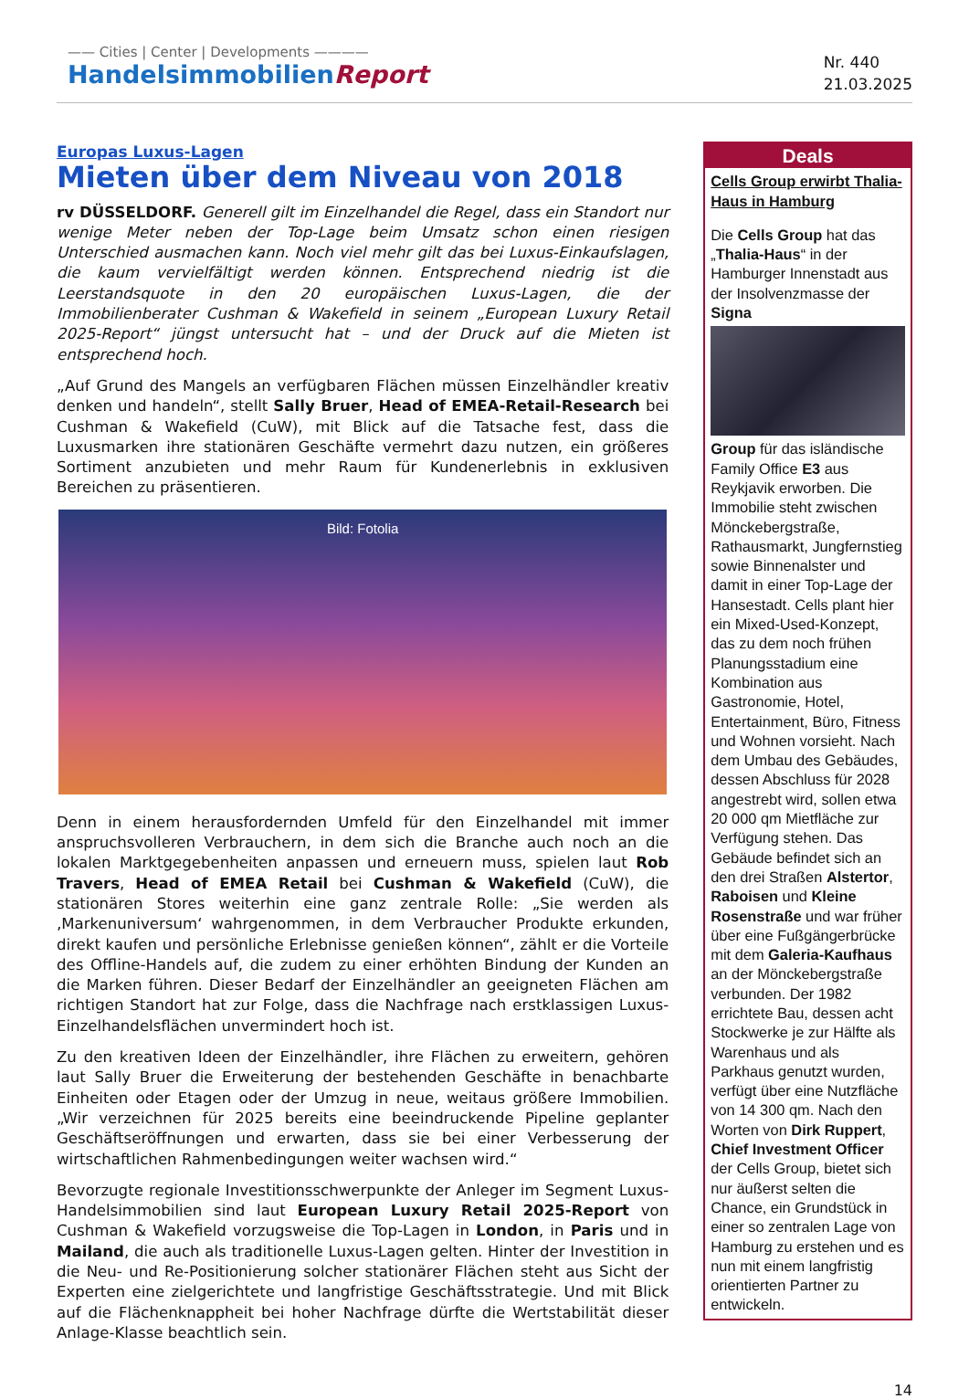—— Cities | Center | Developments ————
HandelsimmobilienReport
Nr. 440
21.03.2025
Europas Luxus-Lagen
Mieten über dem Niveau von 2018
rv DÜSSELDORF. Generell gilt im Einzelhandel die Regel, dass ein Standort nur wenige Meter neben der Top-Lage beim Umsatz schon einen riesigen Unterschied ausmachen kann. Noch viel mehr gilt das bei Luxus-Einkaufslagen, die kaum vervielfältigt werden können. Entsprechend niedrig ist die Leerstandsquote in den 20 europäischen Luxus-Lagen, die der Immobilienberater Cushman & Wakefield in seinem „European Luxury Retail 2025-Report“ jüngst untersucht hat – und der Druck auf die Mieten ist entsprechend hoch.
„Auf Grund des Mangels an verfügbaren Flächen müssen Einzelhändler kreativ denken und handeln“, stellt Sally Bruer, Head of EMEA-Retail-Research bei Cushman & Wakefield (CuW), mit Blick auf die Tatsache fest, dass die Luxusmarken ihre stationären Geschäfte vermehrt dazu nutzen, ein größeres Sortiment anzubieten und mehr Raum für Kundenerlebnis in exklusiven Bereichen zu präsentieren.
Bild: Fotolia
Denn in einem herausfordernden Umfeld für den Einzelhandel mit immer anspruchsvolleren Verbrauchern, in dem sich die Branche auch noch an die lokalen Marktgegebenheiten anpassen und erneuern muss, spielen laut Rob Travers, Head of EMEA Retail bei Cushman & Wakefield (CuW), die stationären Stores weiterhin eine ganz zentrale Rolle: „Sie werden als ‚Markenuniversum‘ wahrgenommen, in dem Verbraucher Produkte erkunden, direkt kaufen und persönliche Erlebnisse genießen können“, zählt er die Vorteile des Offline-Handels auf, die zudem zu einer erhöhten Bindung der Kunden an die Marken führen. Dieser Bedarf der Einzelhändler an geeigneten Flächen am richtigen Standort hat zur Folge, dass die Nachfrage nach erstklassigen Luxus-Einzelhandelsflächen unvermindert hoch ist.
Zu den kreativen Ideen der Einzelhändler, ihre Flächen zu erweitern, gehören laut Sally Bruer die Erweiterung der bestehenden Geschäfte in benachbarte Einheiten oder Etagen oder der Umzug in neue, weitaus größere Immobilien. „Wir verzeichnen für 2025 bereits eine beeindruckende Pipeline geplanter Geschäftseröffnungen und erwarten, dass sie bei einer Verbesserung der wirtschaftlichen Rahmenbedingungen weiter wachsen wird.“
Bevorzugte regionale Investitionsschwerpunkte der Anleger im Segment Luxus-Handelsimmobilien sind laut European Luxury Retail 2025-Report von Cushman & Wakefield vorzugsweise die Top-Lagen in London, in Paris und in Mailand, die auch als traditionelle Luxus-Lagen gelten. Hinter der Investition in die Neu- und Re-Positionierung solcher stationärer Flächen steht aus Sicht der Experten eine zielgerichtete und langfristige Geschäftsstrategie. Und mit Blick auf die Flächenknappheit bei hoher Nachfrage dürfte die Wertstabilität dieser Anlage-Klasse beachtlich sein.
Deals
Cells Group erwirbt Thalia-Haus in Hamburg
Die Cells Group hat das „Thalia-Haus“ in der Hamburger Innenstadt aus der Insolvenzmasse der Signa
Group für das isländische Family Office E3 aus Reykjavik erworben. Die Immobilie steht zwischen Mönckebergstraße, Rathausmarkt, Jungfernstieg sowie Binnenalster und damit in einer Top-Lage der Hansestadt. Cells plant hier ein Mixed-Used-Konzept, das zu dem noch frühen Planungsstadium eine Kombination aus Gastronomie, Hotel, Entertainment, Büro, Fitness und Wohnen vorsieht. Nach dem Umbau des Gebäudes, dessen Abschluss für 2028 angestrebt wird, sollen etwa 20 000 qm Mietfläche zur Verfügung stehen. Das Gebäude befindet sich an den drei Straßen Alstertor, Raboisen und Kleine Rosenstraße und war früher über eine Fußgängerbrücke mit dem Galeria-Kaufhaus an der Mönckebergstraße verbunden. Der 1982 errichtete Bau, dessen acht Stockwerke je zur Hälfte als Warenhaus und als Parkhaus genutzt wurden, verfügt über eine Nutzfläche von 14 300 qm. Nach den Worten von Dirk Ruppert, Chief Investment Officer der Cells Group, bietet sich nur äußerst selten die Chance, ein Grundstück in einer so zentralen Lage von Hamburg zu erstehen und es nun mit einem langfristig orientierten Partner zu entwickeln.
14